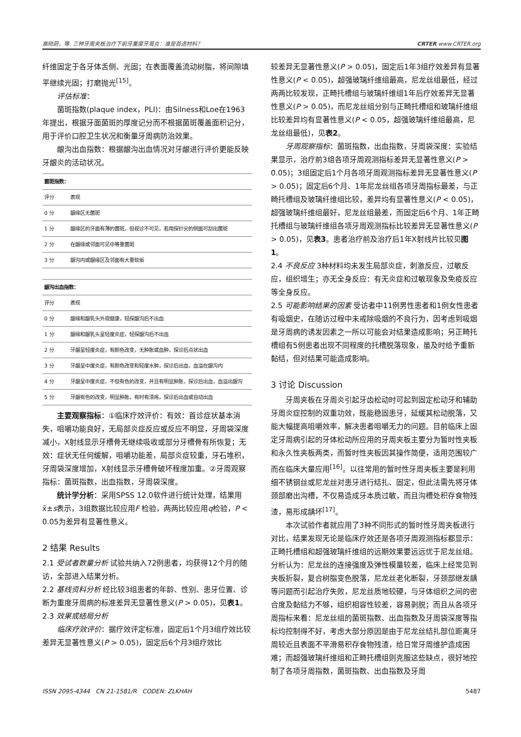高晓蔚，等. 三种牙周夹板治疗下前牙重度牙周炎：谁是首选材料？ CRTER www.CRTER.org
纤维固定于各牙体舌侧、光固；在表面覆盖流动树脂，将间隙填平继续光固；打磨抛光<sup>[15]</sup>。
评估标准：
菌斑指数(plaque index，PLI)：由Silness和Loe在1963年提出，根据牙面菌斑的厚度记分而不根据菌斑覆盖面积记分，用于评价口腔卫生状况和衡量牙周病防治效果。
龈沟出血指数：根据龈沟出血情况对牙龈进行评价更能反映牙龈炎的活动状况。
| 菌斑指数： | |
| 评分 | 表现 |
| 0 分 | 龈缘区无菌斑 |
| 1 分 | 龈缘区的牙面有薄的菌斑，但视诊不可见，若用探针尖的侧面可刮出菌斑 |
| 2 分 | 在龈缘或邻面可见中等量菌斑 |
| 3 分 | 龈沟内或龈缘区及邻面有大量软垢 |
| 龈沟出血指数： | |
| 评分 | 表现 |
| 0 分 | 龈缘和龈乳头外观健康，轻探龈沟后不出血 |
| 1 分 | 龈缘和龈乳头呈轻度炎症，轻探龈沟后不出血 |
| 2 分 | 牙龈呈轻度炎症，有颜色改变，无肿胀或血肿，探诊后点状出血 |
| 3 分 | 牙龈呈中度炎症，有颜色改变和轻度水肿，探诊后出血，血溢在龈沟内 |
| 4 分 | 牙龈呈中度炎症，不但有色的改变，并且有明显肿胀，探诊后出血，血溢出龈沟 |
| 5 分 | 牙龈有色的改变，明显肿胀，有时有溃疡，探诊后出血或自动出血 |
主要观察指标：①临床疗效评价：有效：首诊症状基本消失，咀嚼功能良好，无局部炎症反应或反应不明显，牙周袋深度减小，X射线显示牙槽骨无继续吸收或部分牙槽骨有所恢复；无效：症状无任何缓解，咀嚼功能差，局部炎症较重，牙石堆积，牙周袋深度增加，X射线显示牙槽骨破坏程度加重。②牙周观察指标：菌斑指数，出血指数，牙周袋深度。
统计学分析：采用SPSS 12.0软件进行统计处理，结果用x̄±s表示，3组数据比较应用F 检验，两两比较应用q检验，P < 0.05为差异有显著性意义。
2 结果 Results
2.1 受试者数量分析 试验共纳入72例患者，均获得12个月的随访，全部进入结果分析。
2.2 基线资料分析 经比较3组患者的年龄、性别、患牙位置、诊断为重度牙周病的标准差异无显著性意义(P > 0.05)，见表1。
2.3 效果或结局分析
临床疗效评价：据疗效评定标准，固定后1个月3组疗效比较差异无显著性意义(P > 0.05)，固定后6个月3组疗效比
较差异无显著性意义(P > 0.05)，固定后1年3组疗效差异有显著性意义(P < 0.05)，超强玻璃纤维组最高，尼龙丝组最低，经过两两比较发现，正畸托槽组与玻璃纤维组1年后疗效差异无显著性意义(P > 0.05)，而尼龙丝组分别与正畸托槽组和玻璃纤维组比较差异均有显著性意义(P < 0.05，超强玻璃纤维组最高，尼龙丝组最低)，见表2。
牙周观察指标：菌斑指数，出血指数，牙周袋深度：实验结果显示，治疗前3组各项牙周观测指标差异无显著性意义(P > 0.05)；3组固定后1个月各项牙周观测指标差异无显著性意义(P > 0.05)；固定后6个月、1年尼龙丝组各项牙周指标最差，与正畸托槽组及玻璃纤维组比较，差异均有显著性意义(P < 0.05)，超强玻璃纤维组最好，尼龙丝组最差，而固定后6个月、1年正畸托槽组与玻璃纤维组各项牙周观测指标比较差异无显著性意义(P > 0.05)，见表3。患者治疗前及治疗后1年X射线片比较见图1。
2.4 不良反应 3种材料均未发生局部炎症，刺激反应，过敏反应，组织增生；亦无全身反应：有无炎症和过敏现象及免疫反应等全身反应。
2.5 可能影响结果的因素 受访者中11例男性患者和1例女性患者有吸烟史，在随访过程中未戒除吸烟的不良行为，因考虑到吸烟是牙周病的诱发因素之一所以可能会对结果造成影响；另正畸托槽组有5例患者出现不同程度的托槽脱落现象，虽及时给予重新黏结，但对结果可能造成影响。
3 讨论 Discussion
牙周夹板在牙周炎引起牙齿松动时可起到固定松动牙和辅助牙周炎症控制的双重功效，既能稳固患牙，延缓其松动脱落，又能大幅提高咀嚼效率，解决患者咀嚼无力的问题。目前临床上固定牙周病引起的牙体松动所应用的牙周夹板主要分为暂时性夹板和永久性夹板两类，而暂时性夹板因其操作简便，适用范围较广而在临床大量应用<sup>[16]</sup>。以往常用的暂时性牙周夹板主要是利用细不锈钢丝或尼龙丝对患牙进行结扎、固定，但此法需先将牙体颈部磨出沟槽，不仅易造成牙本质过敏，而且沟槽处积存食物残渣，易形成龋坏<sup>[17]</sup>。
本次试验作者就应用了3种不同形式的暂时性牙周夹板进行对比，结果发现无论是临床疗效还是各项牙周观测指标都显示：正畸托槽组和超强玻璃纤维组的远期效果要远远优于尼龙丝组。分析认为：尼龙丝的连接强度及弹性模量较差，临床上经常见到夹板折裂，复合树脂变色脱落，尼龙丝老化断裂，牙颈部继发龋等问题而引起治疗失败，尼龙丝质地较硬，与牙体组织之间的密合度及黏结力不够，组织相容性较差，容易剥脱；而且从各项牙周指标来看：尼龙丝组的菌斑指数、出血指数及牙周袋深度等指标均控制得不好，考虑大部分原因是由于尼龙丝结扎部位距离牙周较近且表面不平滑易积存食物残渣，给日常牙周维护造成困难；而超强玻璃纤维组和正畸托槽组则克服这些缺点，很好地控制了各项牙周指数，菌斑指数、出血指数及牙周
ISSN 2095-4344 CN 21-1581/R CODEN: ZLKHAH 5487